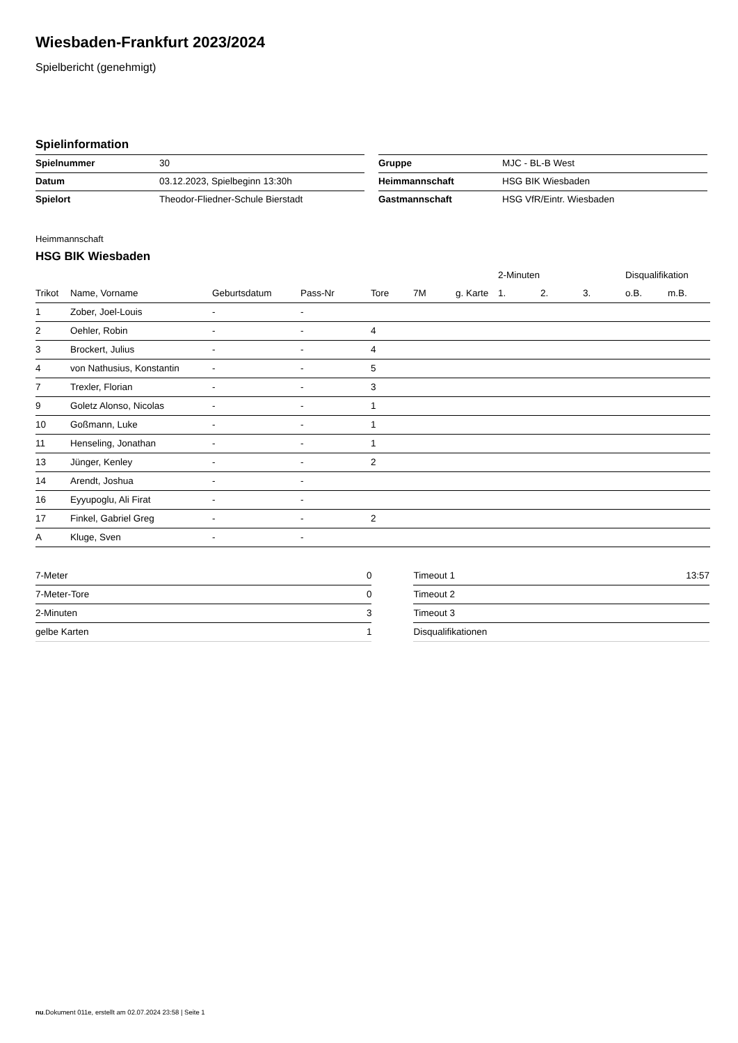Wiesbaden-Frankfurt 2023/2024
Spielbericht (genehmigt)
Spielinformation
| Spielnummer | 30 |
| Datum | 03.12.2023, Spielbeginn 13:30h |
| Spielort | Theodor-Fliedner-Schule Bierstadt |
| Gruppe | MJC - BL-B West |
| Heimmannschaft | HSG BIK Wiesbaden |
| Gastmannschaft | HSG VfR/Eintr. Wiesbaden |
Heimmannschaft
HSG BIK Wiesbaden
| | | | | | | | 2-Minuten | | | Disqualifikation | |
| --- | --- | --- | --- | --- | --- | --- | --- | --- | --- | --- | --- |
| Trikot | Name, Vorname | Geburtsdatum | Pass-Nr | Tore | 7M | g. Karte | 1. | 2. | 3. | o.B. | m.B. |
| 1 | Zober, Joel-Louis | - | - | | | | | | | | |
| 2 | Oehler, Robin | - | - | 4 | | | | | | | |
| 3 | Brockert, Julius | - | - | 4 | | | | | | | |
| 4 | von Nathusius, Konstantin | - | - | 5 | | | | | | | |
| 7 | Trexler, Florian | - | - | 3 | | | | | | | |
| 9 | Goletz Alonso, Nicolas | - | - | 1 | | | | | | | |
| 10 | Goßmann, Luke | - | - | 1 | | | | | | | |
| 11 | Henseling, Jonathan | - | - | 1 | | | | | | | |
| 13 | Jünger, Kenley | - | - | 2 | | | | | | | |
| 14 | Arendt, Joshua | - | - | | | | | | | | |
| 16 | Eyyupoglu, Ali Firat | - | - | | | | | | | | |
| 17 | Finkel, Gabriel Greg | - | - | 2 | | | | | | | |
| A | Kluge, Sven | - | - | | | | | | | | |
| 7-Meter | 0 |
| 7-Meter-Tore | 0 |
| 2-Minuten | 3 |
| gelbe Karten | 1 |
| Timeout 1 | 13:57 |
| Timeout 2 | |
| Timeout 3 | |
| Disqualifikationen | |
nu.Dokument 011e, erstellt am 02.07.2024 23:58 | Seite 1